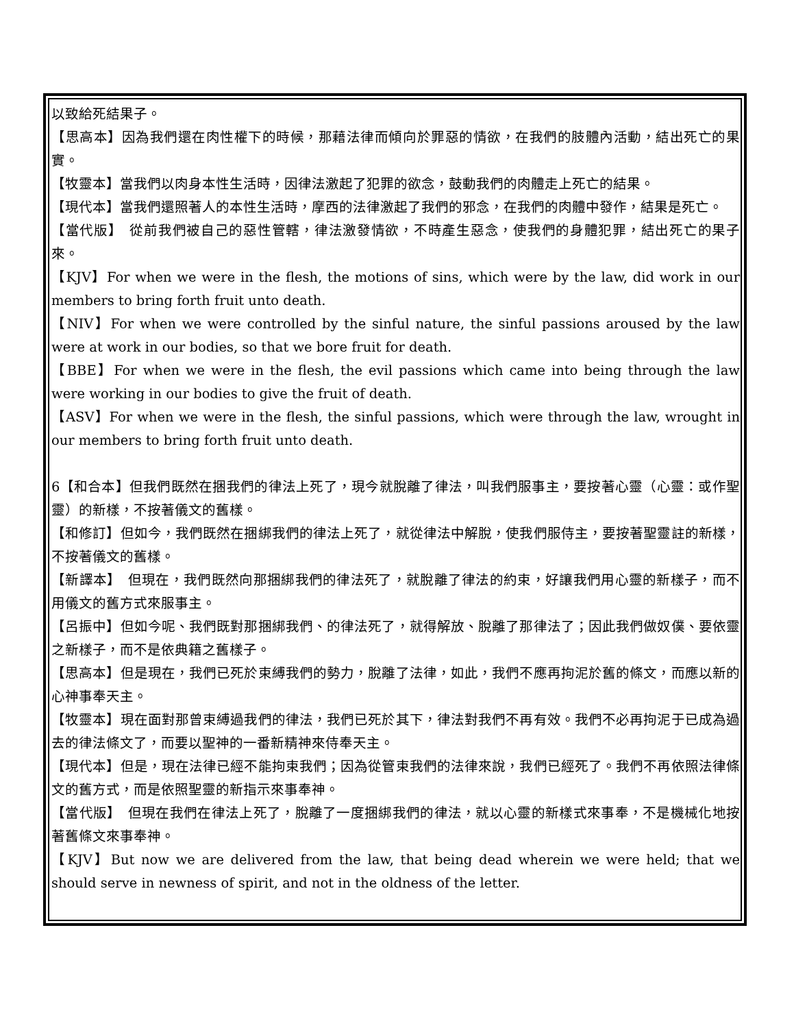以致給死結果子。
【思高本】因為我們還在肉性權下的時候，那藉法律而傾向於罪惡的情欲，在我們的肢體內活動，結出死亡的果實。
【牧靈本】當我們以肉身本性生活時，因律法激起了犯罪的欲念，鼓動我們的肉體走上死亡的結果。
【現代本】當我們還照著人的本性生活時，摩西的法律激起了我們的邪念，在我們的肉體中發作，結果是死亡。
【當代版】　從前我們被自己的惡性管轄，律法激發情欲，不時產生惡念，使我們的身體犯罪，結出死亡的果子來。
【KJV】For when we were in the flesh, the motions of sins, which were by the law, did work in our members to bring forth fruit unto death.
【NIV】For when we were controlled by the sinful nature, the sinful passions aroused by the law were at work in our bodies, so that we bore fruit for death.
【BBE】For when we were in the flesh, the evil passions which came into being through the law were working in our bodies to give the fruit of death.
【ASV】For when we were in the flesh, the sinful passions, which were through the law, wrought in our members to bring forth fruit unto death.
6【和合本】但我們既然在捆我們的律法上死了，現今就脫離了律法，叫我們服事主，要按著心靈（心靈：或作聖靈）的新樣，不按著儀文的舊樣。
【和修訂】但如今，我們既然在捆綁我們的律法上死了，就從律法中解脫，使我們服侍主，要按著聖靈註的新樣，不按著儀文的舊樣。
【新譯本】　但現在，我們既然向那捆綁我們的律法死了，就脫離了律法的約束，好讓我們用心靈的新樣子，而不用儀文的舊方式來服事主。
【呂振中】但如今呢、我們既對那捆綁我們、的律法死了，就得解放、脫離了那律法了；因此我們做奴僕、要依靈之新樣子，而不是依典籍之舊樣子。
【思高本】但是現在，我們已死於束縛我們的勢力，脫離了法律，如此，我們不應再拘泥於舊的條文，而應以新的心神事奉天主。
【牧靈本】現在面對那曾束縛過我們的律法，我們已死於其下，律法對我們不再有效。我們不必再拘泥于已成為過去的律法條文了，而要以聖神的一番新精神來侍奉天主。
【現代本】但是，現在法律已經不能拘束我們；因為從管束我們的法律來說，我們已經死了。我們不再依照法律條文的舊方式，而是依照聖靈的新指示來事奉神。
【當代版】　但現在我們在律法上死了，脫離了一度捆綁我們的律法，就以心靈的新樣式來事奉，不是機械化地按著舊條文來事奉神。
【KJV】But now we are delivered from the law, that being dead wherein we were held; that we should serve in newness of spirit, and not in the oldness of the letter.